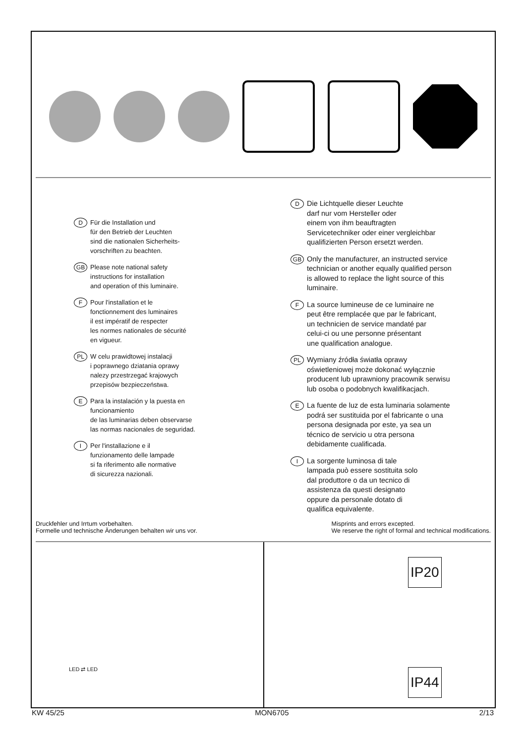D
Für die Installation und
für den Betrieb der Leuchten
sind die nationalen Sicherheits-
vorschriften zu beachten.
GB
Please note national safety
instructions for installation
and operation of this luminaire.
F
Pour l'installation et le
fonctionnement des luminaires
il est impératif de respecter
les normes nationales de sécurité
en vigueur.
PL
W celu prawidtowej instalacji
i poprawnego dziatania oprawy
nalezy przestrzegać krajowych
przepisów bezpieczeństwa.
E
Para la instalación y la puesta en
funcionamiento
de las luminarias deben observarse
las normas nacionales de seguridad.
I
Per l'installazione e il
funzionamento delle lampade
si fa riferimento alle normative
di sicurezza nazionali.
D
Die Lichtquelle dieser Leuchte
darf nur vom Hersteller oder
einem von ihm beauftragten
Servicetechniker oder einer vergleichbar
qualifizierten Person ersetzt werden.
GB
Only the manufacturer, an instructed service
technician or another equally qualified person
is allowed to replace the light source of this
luminaire.
F
La source lumineuse de ce luminaire ne
peut être remplacée que par le fabricant,
un technicien de service mandaté par
celui-ci ou une personne présentant
une qualification analogue.
PL
Wymiany źródła światła oprawy
oświetleniowej może dokonać wyłącznie
producent lub uprawniony pracownik serwisu
lub osoba o podobnych kwalifikacjach.
E
La fuente de luz de esta luminaria solamente
podrá ser sustituida por el fabricante o una
persona designada por este, ya sea un
técnico de servicio u otra persona
debidamente cualificada.
I
La sorgente luminosa di tale
lampada può essere sostituita solo
dal produttore o da un tecnico di
assistenza da questi designato
oppure da personale dotato di
qualifica equivalente.
Druckfehler und Irrtum vorbehalten.
Formelle und technische Änderungen behalten wir uns vor.
Misprints and errors excepted.
We reserve the right of formal and technical modifications.
LED ⇄ LED
IP20
IP44
KW 45/25 MON6705 2/13